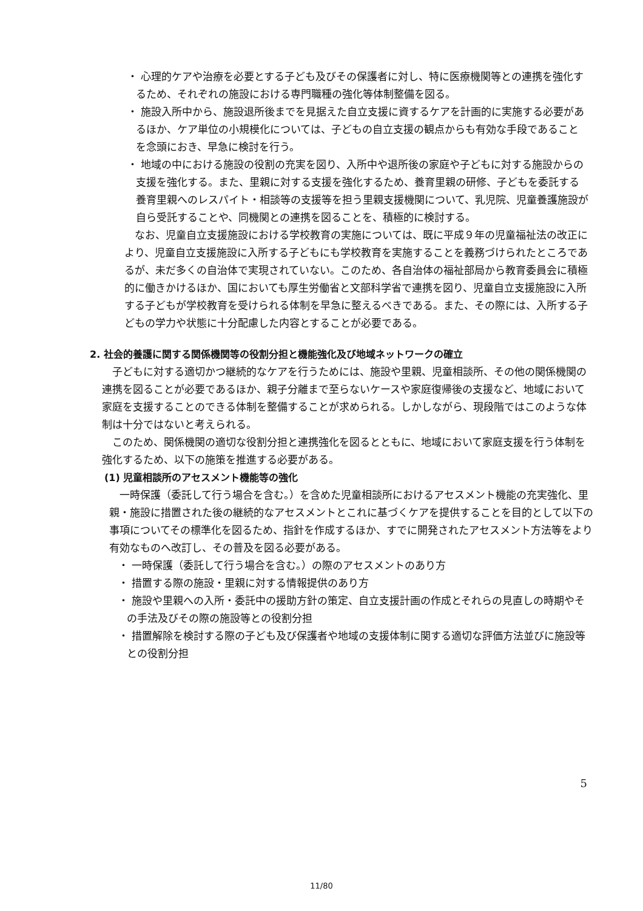・ 心理的ケアや治療を必要とする子ども及びその保護者に対し、特に医療機関等との連携を強化するため、それぞれの施設における専門職種の強化等体制整備を図る。
・ 施設入所中から、施設退所後までを見据えた自立支援に資するケアを計画的に実施する必要があるほか、ケア単位の小規模化については、子どもの自立支援の観点からも有効な手段であることを念頭におき、早急に検討を行う。
・ 地域の中における施設の役割の充実を図り、入所中や退所後の家庭や子どもに対する施設からの支援を強化する。また、里親に対する支援を強化するため、養育里親の研修、子どもを委託する養育里親へのレスパイト・相談等の支援等を担う里親支援機関について、乳児院、児童養護施設が自ら受託することや、同機関との連携を図ることを、積極的に検討する。
なお、児童自立支援施設における学校教育の実施については、既に平成９年の児童福祉法の改正により、児童自立支援施設に入所する子どもにも学校教育を実施することを義務づけられたところであるが、未だ多くの自治体で実現されていない。このため、各自治体の福祉部局から教育委員会に積極的に働きかけるほか、国においても厚生労働省と文部科学省で連携を図り、児童自立支援施設に入所する子どもが学校教育を受けられる体制を早急に整えるべきである。また、その際には、入所する子どもの学力や状態に十分配慮した内容とすることが必要である。
2. 社会的養護に関する関係機関等の役割分担と機能強化及び地域ネットワークの確立
子どもに対する適切かつ継続的なケアを行うためには、施設や里親、児童相談所、その他の関係機関の連携を図ることが必要であるほか、親子分離まで至らないケースや家庭復帰後の支援など、地域において家庭を支援することのできる体制を整備することが求められる。しかしながら、現段階ではこのような体制は十分ではないと考えられる。
このため、関係機関の適切な役割分担と連携強化を図るとともに、地域において家庭支援を行う体制を強化するため、以下の施策を推進する必要がある。
(1) 児童相談所のアセスメント機能等の強化
一時保護（委託して行う場合を含む。）を含めた児童相談所におけるアセスメント機能の充実強化、里親・施設に措置された後の継続的なアセスメントとこれに基づくケアを提供することを目的として以下の事項についてその標準化を図るため、指針を作成するほか、すでに開発されたアセスメント方法等をより有効なものへ改訂し、その普及を図る必要がある。
・ 一時保護（委託して行う場合を含む。）の際のアセスメントのあり方
・ 措置する際の施設・里親に対する情報提供のあり方
・ 施設や里親への入所・委託中の援助方針の策定、自立支援計画の作成とそれらの見直しの時期やその手法及びその際の施設等との役割分担
・ 措置解除を検討する際の子ども及び保護者や地域の支援体制に関する適切な評価方法並びに施設等との役割分担
5
11/80